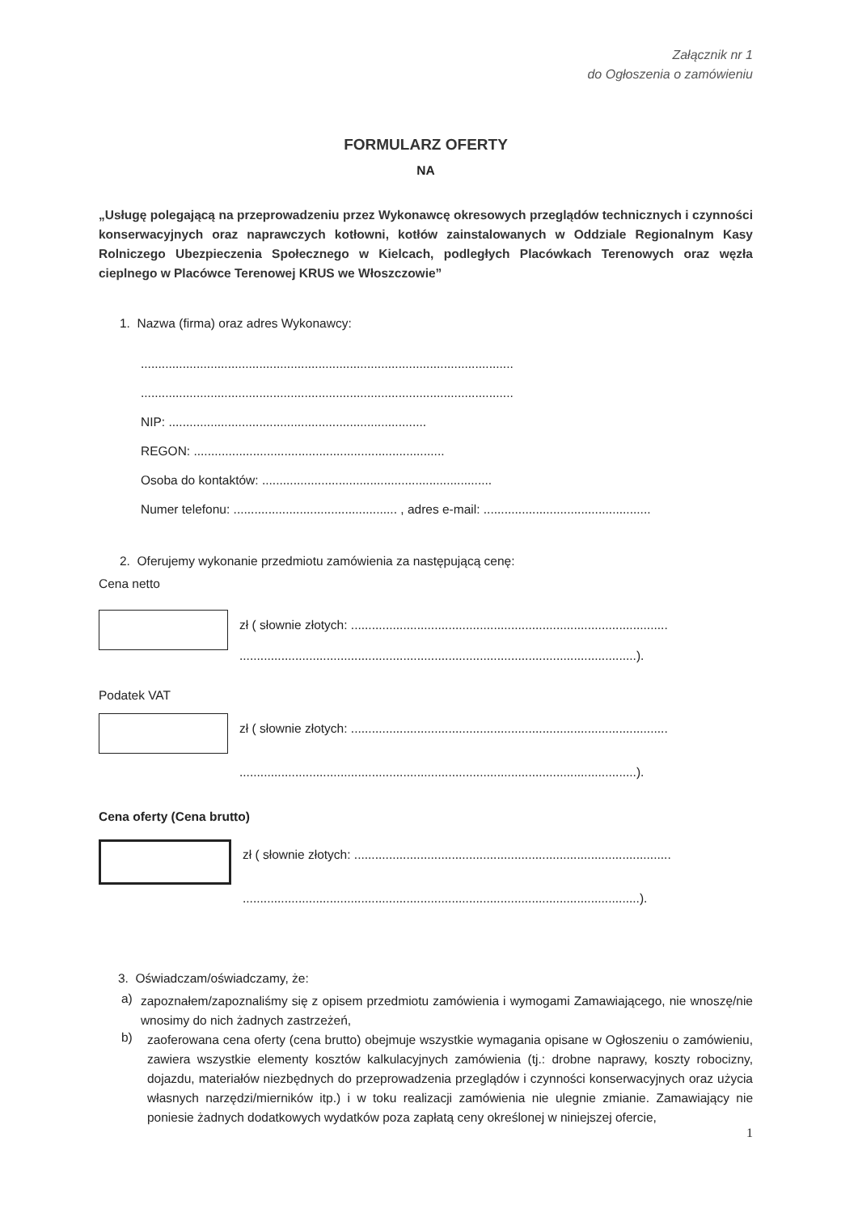Załącznik nr 1
do Ogłoszenia o zamówieniu
FORMULARZ OFERTY
NA
„Usługę polegającą na przeprowadzeniu przez Wykonawcę okresowych przeglądów technicznych i czynności konserwacyjnych oraz naprawczych kotłowni, kotłów zainstalowanych w Oddziale Regionalnym Kasy Rolniczego Ubezpieczenia Społecznego w Kielcach, podległych Placówkach Terenowych oraz węzła cieplnego w Placówce Terenowej KRUS we Włoszczowie”
1. Nazwa (firma) oraz adres Wykonawcy:
...........................................................................................................
...........................................................................................................
NIP: ..........................................................................
REGON: ........................................................................
Osoba do kontaktów: ..................................................................
Numer telefonu: ............................................... , adres e-mail: ................................................
2. Oferujemy wykonanie przedmiotu zamówienia za następującą cenę:
Cena netto
zł ( słownie złotych: ...........................................................................................
..................................................................................................................).
Podatek VAT
zł ( słownie złotych: ...........................................................................................
..................................................................................................................).
Cena oferty (Cena brutto)
zł ( słownie złotych: ...........................................................................................
..................................................................................................................).
3. Oświadczam/oświadczamy, że:
a)
zapoznałem/zapoznaliśmy się z opisem przedmiotu zamówienia i wymogami Zamawiającego, nie wnoszę/nie wnosimy do nich żadnych zastrzeżeń,
b)
zaoferowana cena oferty (cena brutto) obejmuje wszystkie wymagania opisane w Ogłoszeniu o zamówieniu, zawiera wszystkie elementy kosztów kalkulacyjnych zamówienia (tj.: drobne naprawy, koszty robocizny, dojazdu, materiałów niezbędnych do przeprowadzenia przeglądów i czynności konserwacyjnych oraz użycia własnych narzędzi/mierników itp.) i w toku realizacji zamówienia nie ulegnie zmianie. Zamawiający nie poniesie żadnych dodatkowych wydatków poza zapłatą ceny określonej w niniejszej ofercie,
1